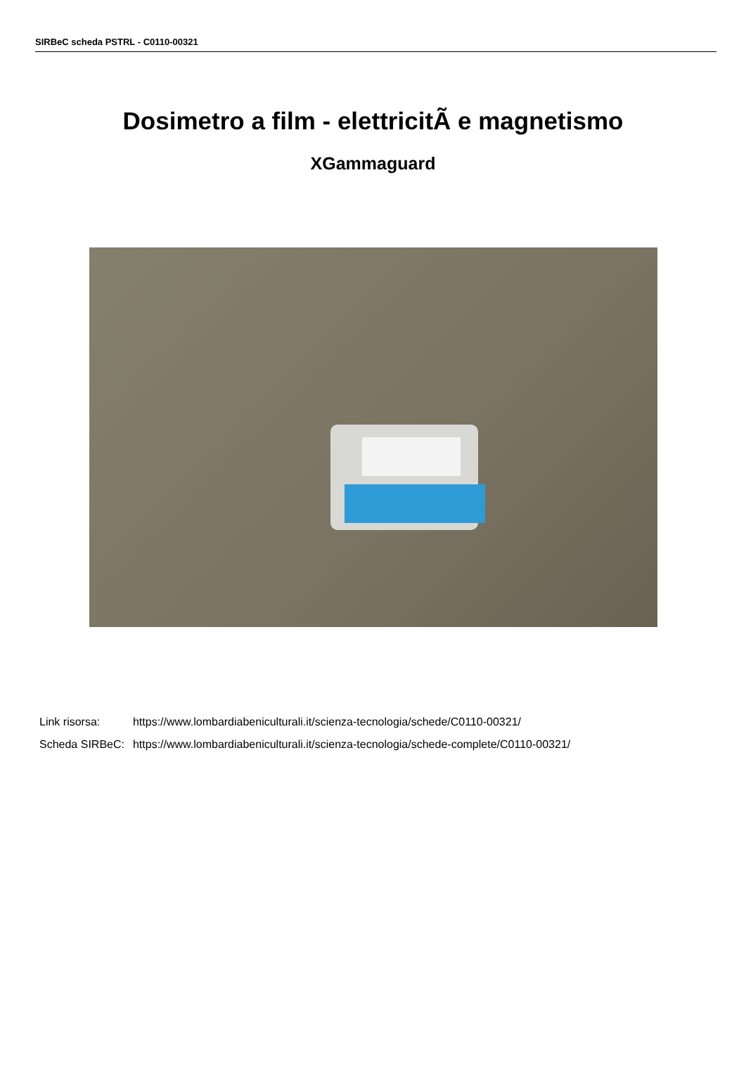SIRBeC scheda PSTRL - C0110-00321
Dosimetro a film - elettricitÃ e magnetismo
XGammaguard
| Link risorsa: | https://www.lombardiabeniculturali.it/scienza-tecnologia/schede/C0110-00321/ |
| Scheda SIRBeC: | https://www.lombardiabeniculturali.it/scienza-tecnologia/schede-complete/C0110-00321/ |